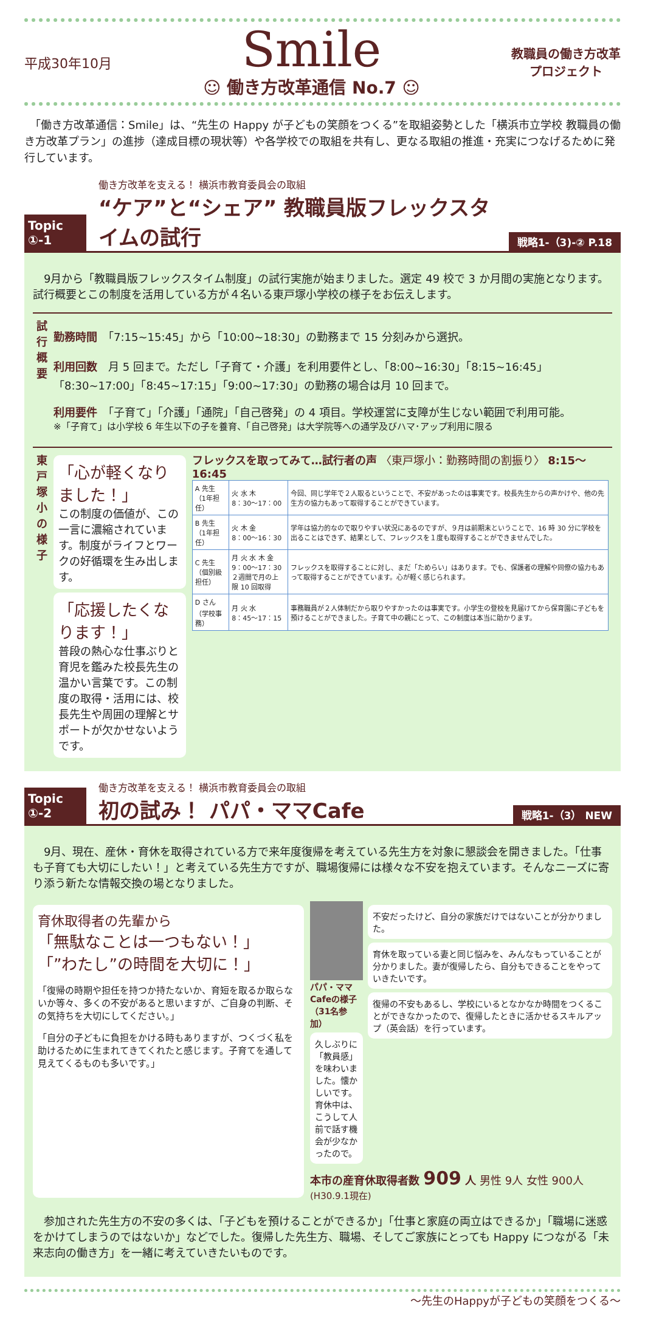平成30年10月
Smile
☺ 働き方改革通信 No.7 ☺
教職員の働き方改革
プロジェクト
　「働き方改革通信：Smile」は、“先生の Happy が子どもの笑顔をつくる”を取組姿勢とした「横浜市立学校 教職員の働き方改革プラン」の進捗（達成目標の現状等）や各学校での取組を共有し、更なる取組の推進・充実につなげるために発行しています。
Topic
①-1
働き方改革を支える！ 横浜市教育委員会の取組
“ケア”と“シェア” 教職員版フレックスタイムの試行
戦略1-（3)-② P.18
　9月から「教職員版フレックスタイム制度」の試行実施が始まりました。選定 49 校で 3 か月間の実施となります。試行概要とこの制度を活用している方が４名いる東戸塚小学校の様子をお伝えします。
試
行
概
要
勤務時間　「7:15~15:45」から「10:00~18:30」の勤務まで 15 分刻みから選択。
利用回数　月 5 回まで。ただし「子育て・介護」を利用要件とし、「8:00~16:30」「8:15~16:45」「8:30~17:00」「8:45~17:15」「9:00~17:30」の勤務の場合は月 10 回まで。
利用要件　「子育て」「介護」「通院」「自己啓発」の 4 項目。学校運営に支障が生じない範囲で利用可能。
※「子育て」は小学校 6 年生以下の子を養育、「自己啓発」は大学院等への通学及びハマ･アップ利用に限る
東
戸
塚
小
の
様
子
「心が軽くなりました！」
この制度の価値が、この一言に濃縮されています。制度がライフとワークの好循環を生み出します。
「応援したくなります！」
普段の熱心な仕事ぶりと育児を鑑みた校長先生の温かい言葉です。この制度の取得・活用には、校長先生や周囲の理解とサポートが欠かせないようです。
フレックスを取ってみて…試行者の声 〈東戸塚小：勤務時間の割振り〉 8:15〜16:45
| A 先生 （1年担任） | 火 水 木 8：30〜17：00 | 今回、同じ学年で２人取るということで、不安があったのは事実です。校長先生からの声かけや、他の先生方の協力もあって取得することができています。 |
| B 先生 （1年担任） | 火 木 金 8：00〜16：30 | 学年は協力的なので取りやすい状況にあるのですが、９月は前期末ということで、16 時 30 分に学校を出ることはできず、結果として、フレックスを１度も取得することができませんでした。 |
| C 先生 （個別級担任） | 月 火 水 木 金 9：00〜17：30 ２週間で月の上限 10 回取得 | フレックスを取得することに対し、まだ「ためらい」はあります。でも、保護者の理解や同僚の協力もあって取得することができています。心が軽く感じられます。 |
| D さん （学校事務） | 月 火 水 8：45〜17：15 | 事務職員が２人体制だから取りやすかったのは事実です。小学生の登校を見届けてから保育園に子どもを預けることができました。子育て中の親にとって、この制度は本当に助かります。 |
Topic
①-2
働き方改革を支える！ 横浜市教育委員会の取組
初の試み！ パパ・ママCafe
戦略1-（3） NEW
　9月、現在、産休・育休を取得されている方で来年度復帰を考えている先生方を対象に懇談会を開きました。「仕事も子育ても大切にしたい！」と考えている先生方ですが、職場復帰には様々な不安を抱えています。そんなニーズに寄り添う新たな情報交換の場となりました。
育休取得者の先輩から
「無駄なことは一つもない！」
「”わたし”の時間を大切に！」
「復帰の時期や担任を持つか持たないか、育短を取るか取らないか等々、多くの不安があると思いますが、ご自身の判断、その気持ちを大切にしてください。」
「自分の子どもに負担をかける時もありますが、つくづく私を助けるために生まれてきてくれたと感じます。子育てを通して見えてくるものも多いです。」
パパ・ママCafeの様子（31名参加）
久しぶりに「教員感」を味わいました。懐かしいです。育休中は、こうして人前で話す機会が少なかったので。
不安だったけど、自分の家族だけではないことが分かりました。
育休を取っている妻と同じ悩みを、みんなもっていることが分かりました。妻が復帰したら、自分もできることをやっていきたいです。
復帰の不安もあるし、学校にいるとなかなか時間をつくることができなかったので、復帰したときに活かせるスキルアップ（英会話）を行っています。
本市の産育休取得者数 909 人 男性 9人 女性 900人 (H30.9.1現在)
　参加された先生方の不安の多くは、「子どもを預けることができるか」「仕事と家庭の両立はできるか」「職場に迷惑をかけてしまうのではないか」などでした。復帰した先生方、職場、そしてご家族にとっても Happy につながる「未来志向の働き方」を一緒に考えていきたいものです。
〜先生のHappyが子どもの笑顔をつくる〜